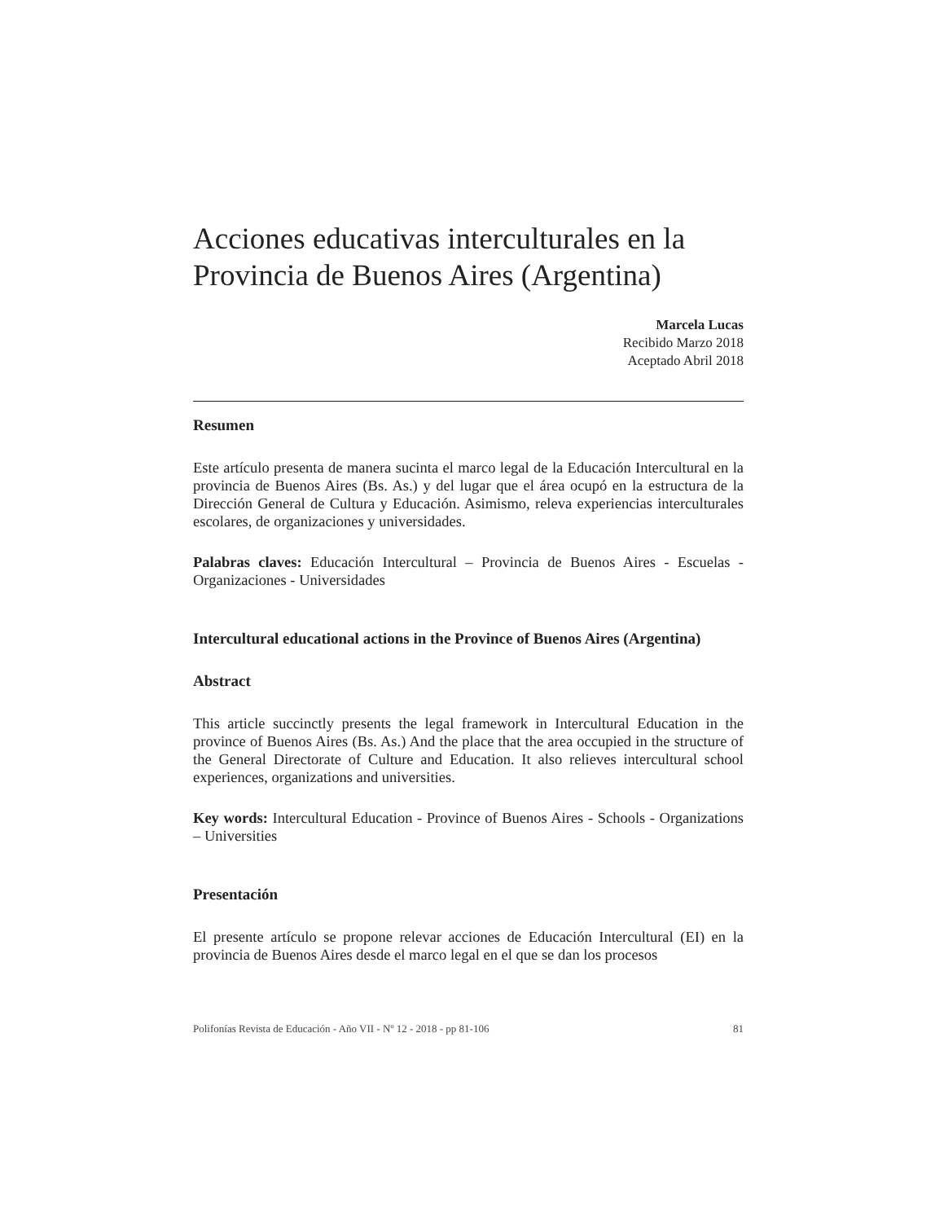Acciones educativas interculturales en la Provincia de Buenos Aires (Argentina)
Marcela Lucas
Recibido Marzo 2018
Aceptado Abril 2018
Resumen
Este artículo presenta de manera sucinta el marco legal de la Educación Intercultural en la provincia de Buenos Aires (Bs. As.) y del lugar que el área ocupó en la estructura de la Dirección General de Cultura y Educación. Asimismo, releva experiencias interculturales escolares, de organizaciones y universidades.
Palabras claves: Educación Intercultural – Provincia de Buenos Aires - Escuelas - Organizaciones - Universidades
Intercultural educational actions in the Province of Buenos Aires (Argentina)
Abstract
This article succinctly presents the legal framework in Intercultural Education in the province of Buenos Aires (Bs. As.) And the place that the area occupied in the structure of the General Directorate of Culture and Education. It also relieves intercultural school experiences, organizations and universities.
Key words: Intercultural Education - Province of Buenos Aires - Schools - Organizations – Universities
Presentación
El presente artículo se propone relevar acciones de Educación Intercultural (EI) en la provincia de Buenos Aires desde el marco legal en el que se dan los procesos
Polifonías Revista de Educación - Año VII - Nº 12 - 2018 - pp 81-106 81